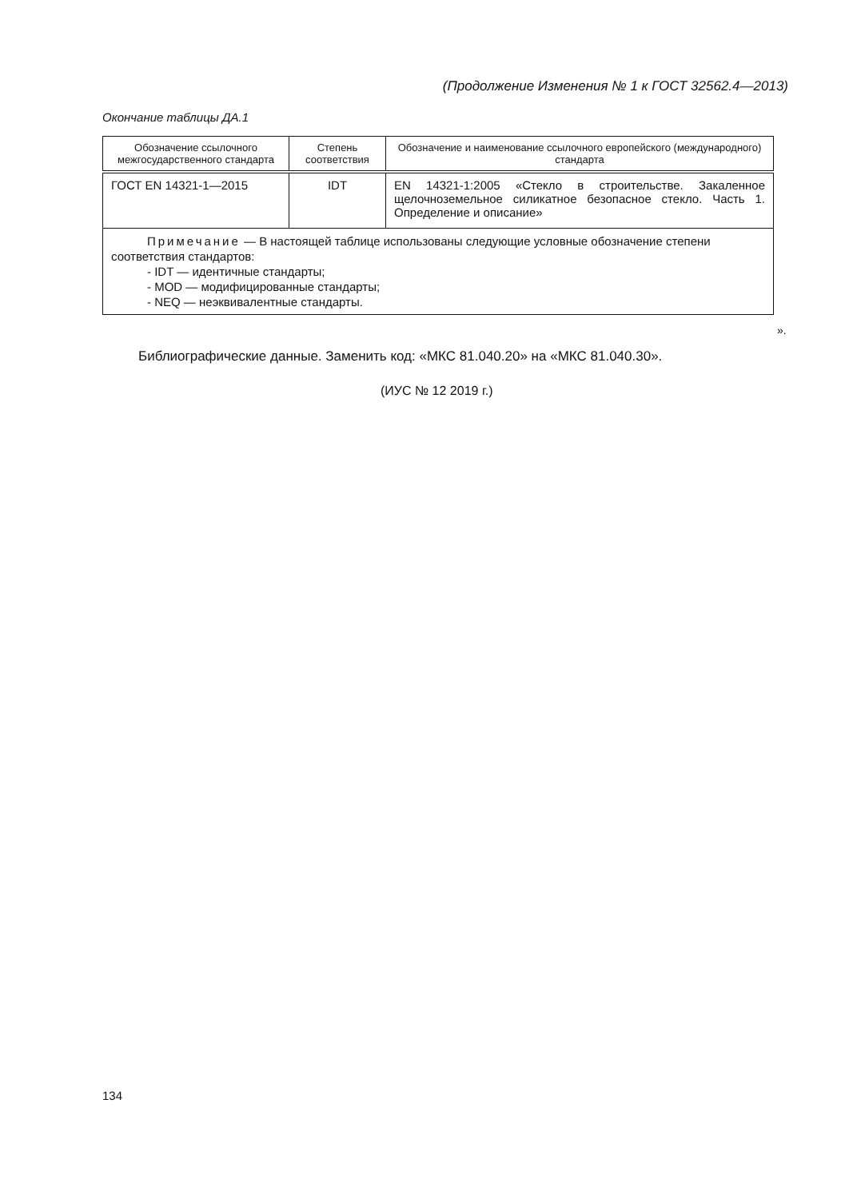(Продолжение Изменения № 1 к ГОСТ 32562.4—2013)
Окончание таблицы ДА.1
| Обозначение ссылочного межгосударственного стандарта | Степень соответствия | Обозначение и наименование ссылочного европейского (международного) стандарта |
| --- | --- | --- |
| ГОСТ EN 14321-1—2015 | IDT | EN 14321-1:2005 «Стекло в строительстве. Закаленное щелочноземельное силикатное безопасное стекло. Часть 1. Определение и описание» |
| Примечание — В настоящей таблице использованы следующие условные обозначение степени соответствия стандартов: - IDT — идентичные стандарты; - MOD — модифицированные стандарты; - NEQ — неэквивалентные стандарты. | | |
».
Библиографические данные. Заменить код: «МКС 81.040.20» на «МКС 81.040.30».
(ИУС № 12 2019 г.)
134